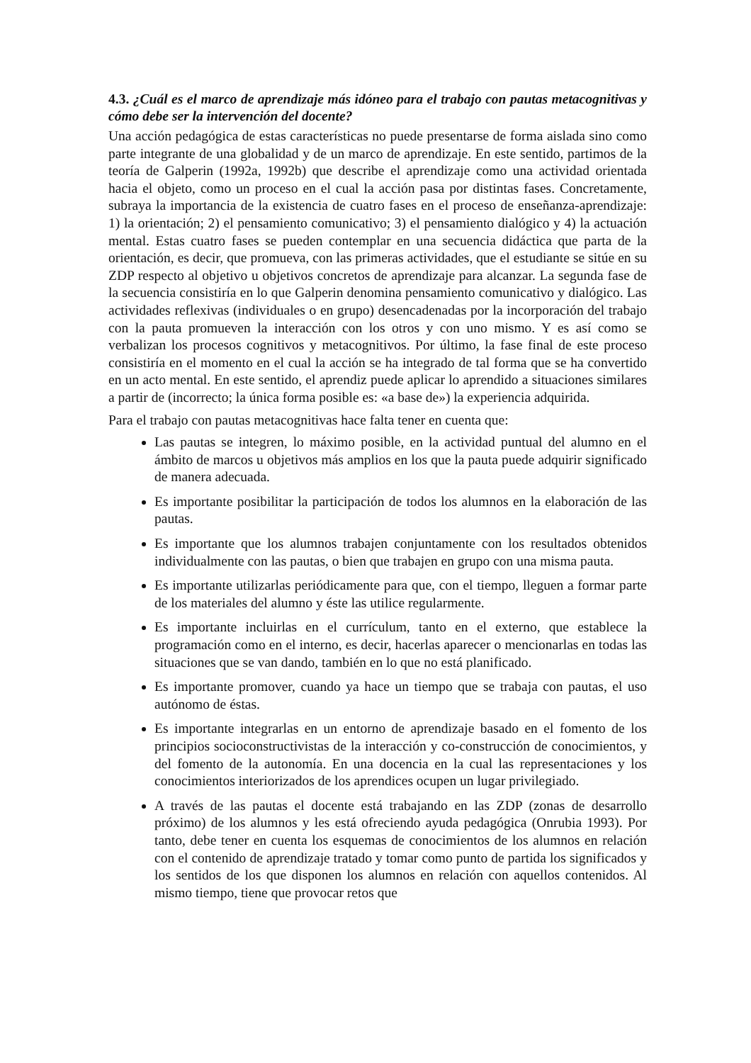4.3. ¿Cuál es el marco de aprendizaje más idóneo para el trabajo con pautas metacognitivas y cómo debe ser la intervención del docente?
Una acción pedagógica de estas características no puede presentarse de forma aislada sino como parte integrante de una globalidad y de un marco de aprendizaje. En este sentido, partimos de la teoría de Galperin (1992a, 1992b) que describe el aprendizaje como una actividad orientada hacia el objeto, como un proceso en el cual la acción pasa por distintas fases. Concretamente, subraya la importancia de la existencia de cuatro fases en el proceso de enseñanza-aprendizaje: 1) la orientación; 2) el pensamiento comunicativo; 3) el pensamiento dialógico y 4) la actuación mental. Estas cuatro fases se pueden contemplar en una secuencia didáctica que parta de la orientación, es decir, que promueva, con las primeras actividades, que el estudiante se sitúe en su ZDP respecto al objetivo u objetivos concretos de aprendizaje para alcanzar. La segunda fase de la secuencia consistiría en lo que Galperin denomina pensamiento comunicativo y dialógico. Las actividades reflexivas (individuales o en grupo) desencadenadas por la incorporación del trabajo con la pauta promueven la interacción con los otros y con uno mismo. Y es así como se verbalizan los procesos cognitivos y metacognitivos. Por último, la fase final de este proceso consistiría en el momento en el cual la acción se ha integrado de tal forma que se ha convertido en un acto mental. En este sentido, el aprendiz puede aplicar lo aprendido a situaciones similares a partir de (incorrecto; la única forma posible es: «a base de») la experiencia adquirida.
Para el trabajo con pautas metacognitivas hace falta tener en cuenta que:
Las pautas se integren, lo máximo posible, en la actividad puntual del alumno en el ámbito de marcos u objetivos más amplios en los que la pauta puede adquirir significado de manera adecuada.
Es importante posibilitar la participación de todos los alumnos en la elaboración de las pautas.
Es importante que los alumnos trabajen conjuntamente con los resultados obtenidos individualmente con las pautas, o bien que trabajen en grupo con una misma pauta.
Es importante utilizarlas periódicamente para que, con el tiempo, lleguen a formar parte de los materiales del alumno y éste las utilice regularmente.
Es importante incluirlas en el currículum, tanto en el externo, que establece la programación como en el interno, es decir, hacerlas aparecer o mencionarlas en todas las situaciones que se van dando, también en lo que no está planificado.
Es importante promover, cuando ya hace un tiempo que se trabaja con pautas, el uso autónomo de éstas.
Es importante integrarlas en un entorno de aprendizaje basado en el fomento de los principios socioconstructivistas de la interacción y co-construcción de conocimientos, y del fomento de la autonomía. En una docencia en la cual las representaciones y los conocimientos interiorizados de los aprendices ocupen un lugar privilegiado.
A través de las pautas el docente está trabajando en las ZDP (zonas de desarrollo próximo) de los alumnos y les está ofreciendo ayuda pedagógica (Onrubia 1993). Por tanto, debe tener en cuenta los esquemas de conocimientos de los alumnos en relación con el contenido de aprendizaje tratado y tomar como punto de partida los significados y los sentidos de los que disponen los alumnos en relación con aquellos contenidos. Al mismo tiempo, tiene que provocar retos que